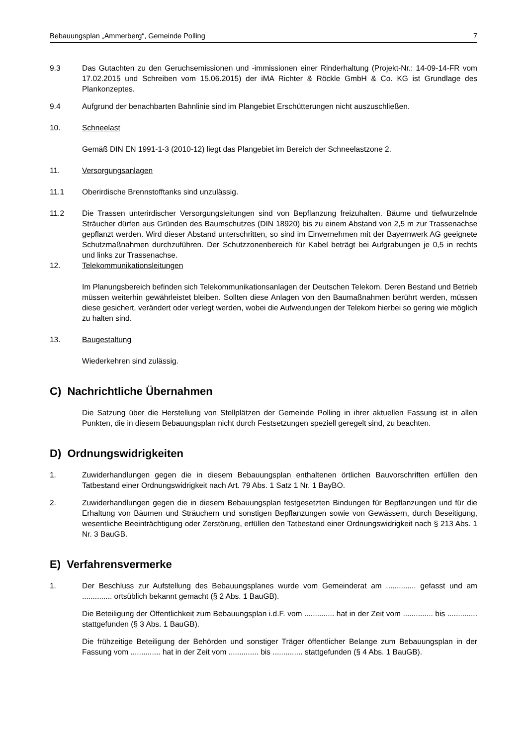Bebauungsplan „Ammerberg“, Gemeinde Polling 7
9.3 Das Gutachten zu den Geruchsemissionen und -immissionen einer Rinderhaltung (Projekt-Nr.: 14-09-14-FR vom 17.02.2015 und Schreiben vom 15.06.2015) der iMA Richter & Röckle GmbH & Co. KG ist Grundlage des Plankonzeptes.
9.4 Aufgrund der benachbarten Bahnlinie sind im Plangebiet Erschütterungen nicht auszuschließen.
10. Schneelast
Gemäß DIN EN 1991-1-3 (2010-12) liegt das Plangebiet im Bereich der Schneelastzone 2.
11. Versorgungsanlagen
11.1 Oberirdische Brennstofftanks sind unzulässig.
11.2 Die Trassen unterirdischer Versorgungsleitungen sind von Bepflanzung freizuhalten. Bäume und tiefwurzelnde Sträucher dürfen aus Gründen des Baumschutzes (DIN 18920) bis zu einem Abstand von 2,5 m zur Trassenachse gepflanzt werden. Wird dieser Abstand unterschritten, so sind im Einvernehmen mit der Bayernwerk AG geeignete Schutzmaßnahmen durchzuführen. Der Schutzzonenbereich für Kabel beträgt bei Aufgrabungen je 0,5 in rechts und links zur Trassenachse.
12. Telekommunikationsleitungen
Im Planungsbereich befinden sich Telekommunikationsanlagen der Deutschen Telekom. Deren Bestand und Betrieb müssen weiterhin gewährleistet bleiben. Sollten diese Anlagen von den Baumaßnahmen berührt werden, müssen diese gesichert, verändert oder verlegt werden, wobei die Aufwendungen der Telekom hierbei so gering wie möglich zu halten sind.
13. Baugestaltung
Wiederkehren sind zulässig.
C) Nachrichtliche Übernahmen
Die Satzung über die Herstellung von Stellplätzen der Gemeinde Polling in ihrer aktuellen Fassung ist in allen Punkten, die in diesem Bebauungsplan nicht durch Festsetzungen speziell geregelt sind, zu beachten.
D) Ordnungswidrigkeiten
1. Zuwiderhandlungen gegen die in diesem Bebauungsplan enthaltenen örtlichen Bauvorschriften erfüllen den Tatbestand einer Ordnungswidrigkeit nach Art. 79 Abs. 1 Satz 1 Nr. 1 BayBO.
2. Zuwiderhandlungen gegen die in diesem Bebauungsplan festgesetzten Bindungen für Bepflanzungen und für die Erhaltung von Bäumen und Sträuchern und sonstigen Bepflanzungen sowie von Gewässern, durch Beseitigung, wesentliche Beeinträchtigung oder Zerstörung, erfüllen den Tatbestand einer Ordnungswidrigkeit nach § 213 Abs. 1 Nr. 3 BauGB.
E) Verfahrensvermerke
1. Der Beschluss zur Aufstellung des Bebauungsplanes wurde vom Gemeinderat am .............. gefasst und am .............. ortsüblich bekannt gemacht (§ 2 Abs. 1 BauGB).
Die Beteiligung der Öffentlichkeit zum Bebauungsplan i.d.F. vom .............. hat in der Zeit vom .............. bis .............. stattgefunden (§ 3 Abs. 1 BauGB).
Die frühzeitige Beteiligung der Behörden und sonstiger Träger öffentlicher Belange zum Bebauungsplan in der Fassung vom .............. hat in der Zeit vom .............. bis .............. stattgefunden (§ 4 Abs. 1 BauGB).